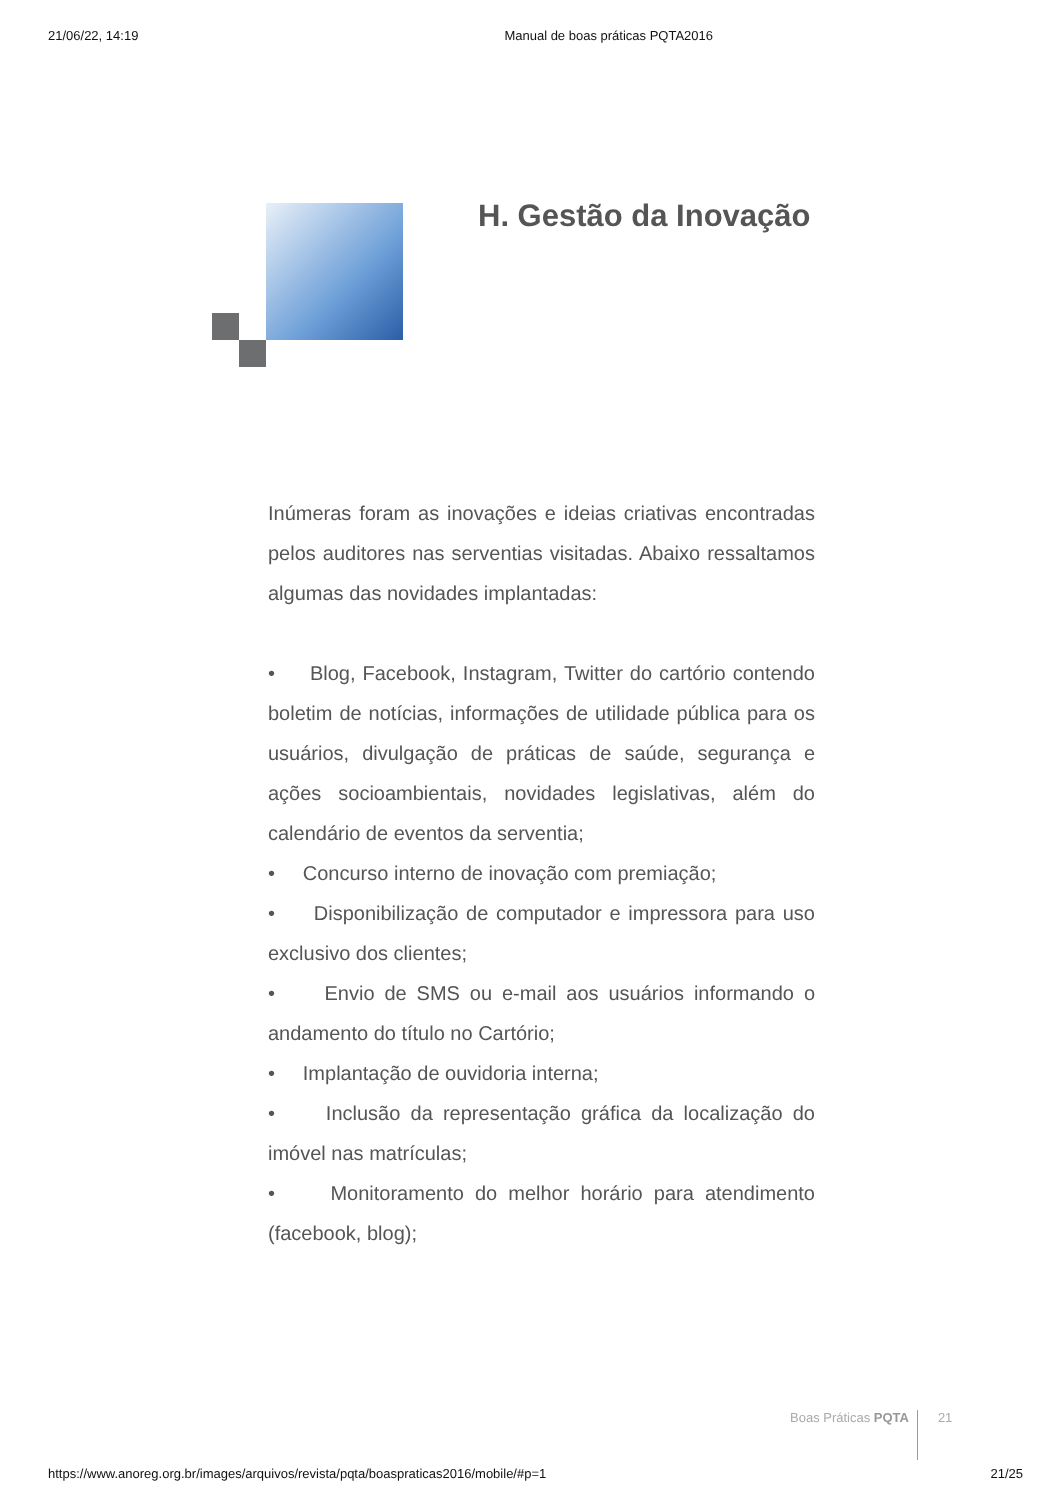21/06/22, 14:19 Manual de boas práticas PQTA2016
H. Gestão da Inovação
Inúmeras foram as inovações e ideias criativas encontradas pelos auditores nas serventias visitadas. Abaixo ressaltamos algumas das novidades implantadas:
• Blog, Facebook, Instagram, Twitter do cartório contendo boletim de notícias, informações de utilidade pública para os usuários, divulgação de práticas de saúde, segurança e ações socioambientais, novidades legislativas, além do calendário de eventos da serventia;
• Concurso interno de inovação com premiação;
• Disponibilização de computador e impressora para uso exclusivo dos clientes;
• Envio de SMS ou e-mail aos usuários informando o andamento do título no Cartório;
• Implantação de ouvidoria interna;
• Inclusão da representação gráfica da localização do imóvel nas matrículas;
• Monitoramento do melhor horário para atendimento (facebook, blog);
Boas Práticas PQTA 21
https://www.anoreg.org.br/images/arquivos/revista/pqta/boaspraticas2016/mobile/#p=1 21/25